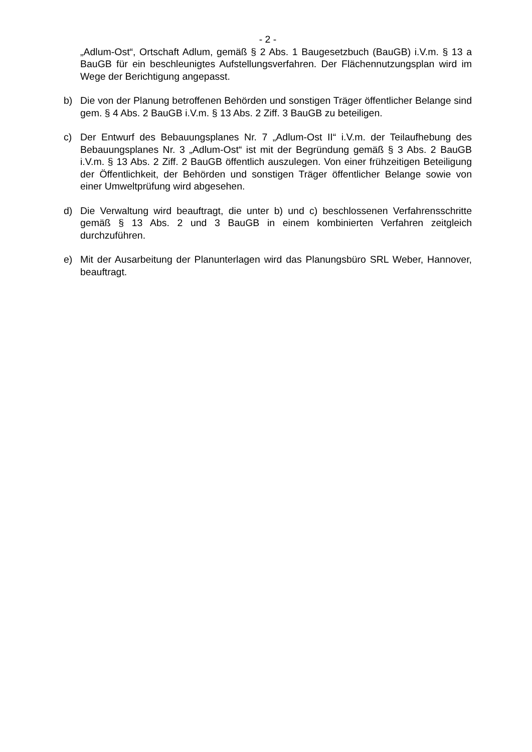- 2 -
„Adlum-Ost“, Ortschaft Adlum, gemäß § 2 Abs. 1 Baugesetzbuch (BauGB) i.V.m. § 13 a BauGB für ein beschleunigtes Aufstellungsverfahren. Der Flächennutzungsplan wird im Wege der Berichtigung angepasst.
b) Die von der Planung betroffenen Behörden und sonstigen Träger öffentlicher Belange sind gem. § 4 Abs. 2 BauGB i.V.m. § 13 Abs. 2 Ziff. 3 BauGB zu beteiligen.
c) Der Entwurf des Bebauungsplanes Nr. 7 „Adlum-Ost II“ i.V.m. der Teilaufhebung des Bebauungsplanes Nr. 3 „Adlum-Ost“ ist mit der Begründung gemäß § 3 Abs. 2 BauGB i.V.m. § 13 Abs. 2 Ziff. 2 BauGB öffentlich auszulegen. Von einer frühzeitigen Beteiligung der Öffentlichkeit, der Behörden und sonstigen Träger öffentlicher Belange sowie von einer Umweltprüfung wird abgesehen.
d) Die Verwaltung wird beauftragt, die unter b) und c) beschlossenen Verfahrensschritte gemäß § 13 Abs. 2 und 3 BauGB in einem kombinierten Verfahren zeitgleich durchzuführen.
e) Mit der Ausarbeitung der Planunterlagen wird das Planungsbüro SRL Weber, Hannover, beauftragt.